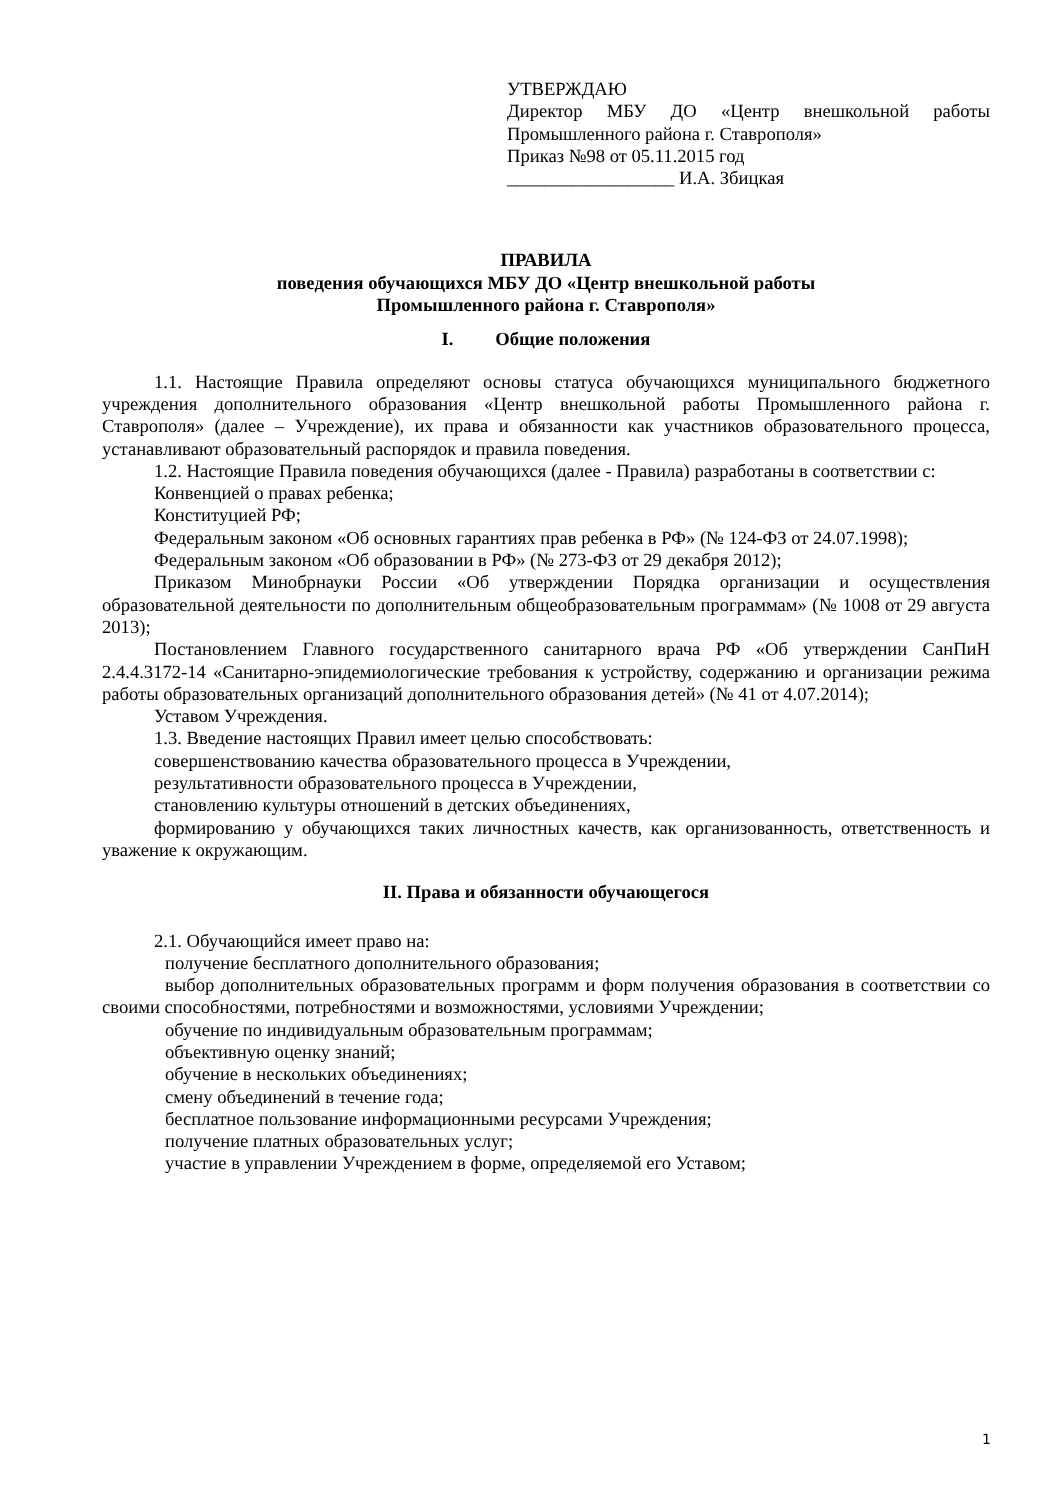УТВЕРЖДАЮ
Директор МБУ ДО «Центр внешкольной работы Промышленного района г. Ставрополя»
Приказ №98 от 05.11.2015 год
__________________ И.А. Збицкая
ПРАВИЛА
поведения обучающихся МБУ ДО «Центр внешкольной работы
Промышленного района г. Ставрополя»
I. Общие положения
1.1. Настоящие Правила определяют основы статуса обучающихся муниципального бюджетного учреждения дополнительного образования «Центр внешкольной работы Промышленного района г. Ставрополя» (далее – Учреждение), их права и обязанности как участников образовательного процесса, устанавливают образовательный распорядок и правила поведения.
1.2. Настоящие Правила поведения обучающихся (далее - Правила) разработаны в соответствии с:
Конвенцией о правах ребенка;
Конституцией РФ;
Федеральным законом «Об основных гарантиях прав ребенка в РФ» (№ 124-ФЗ от 24.07.1998);
Федеральным законом «Об образовании в РФ» (№ 273-ФЗ от 29 декабря 2012);
Приказом Минобрнауки России «Об утверждении Порядка организации и осуществления образовательной деятельности по дополнительным общеобразовательным программам» (№ 1008 от 29 августа 2013);
Постановлением Главного государственного санитарного врача РФ «Об утверждении СанПиН 2.4.4.3172-14 «Санитарно-эпидемиологические требования к устройству, содержанию и организации режима работы образовательных организаций дополнительного образования детей» (№ 41 от 4.07.2014);
Уставом Учреждения.
1.3. Введение настоящих Правил имеет целью способствовать:
совершенствованию качества образовательного процесса в Учреждении,
результативности образовательного процесса в Учреждении,
становлению культуры отношений в детских объединениях,
формированию у обучающихся таких личностных качеств, как организованность, ответственность и уважение к окружающим.
II. Права и обязанности обучающегося
2.1. Обучающийся имеет право на:
получение бесплатного дополнительного образования;
выбор дополнительных образовательных программ и форм получения образования в соответствии со своими способностями, потребностями и возможностями, условиями Учреждении;
обучение по индивидуальным образовательным программам;
объективную оценку знаний;
обучение в нескольких объединениях;
смену объединений в течение года;
бесплатное пользование информационными ресурсами Учреждения;
получение платных образовательных услуг;
участие в управлении Учреждением в форме, определяемой его Уставом;
1